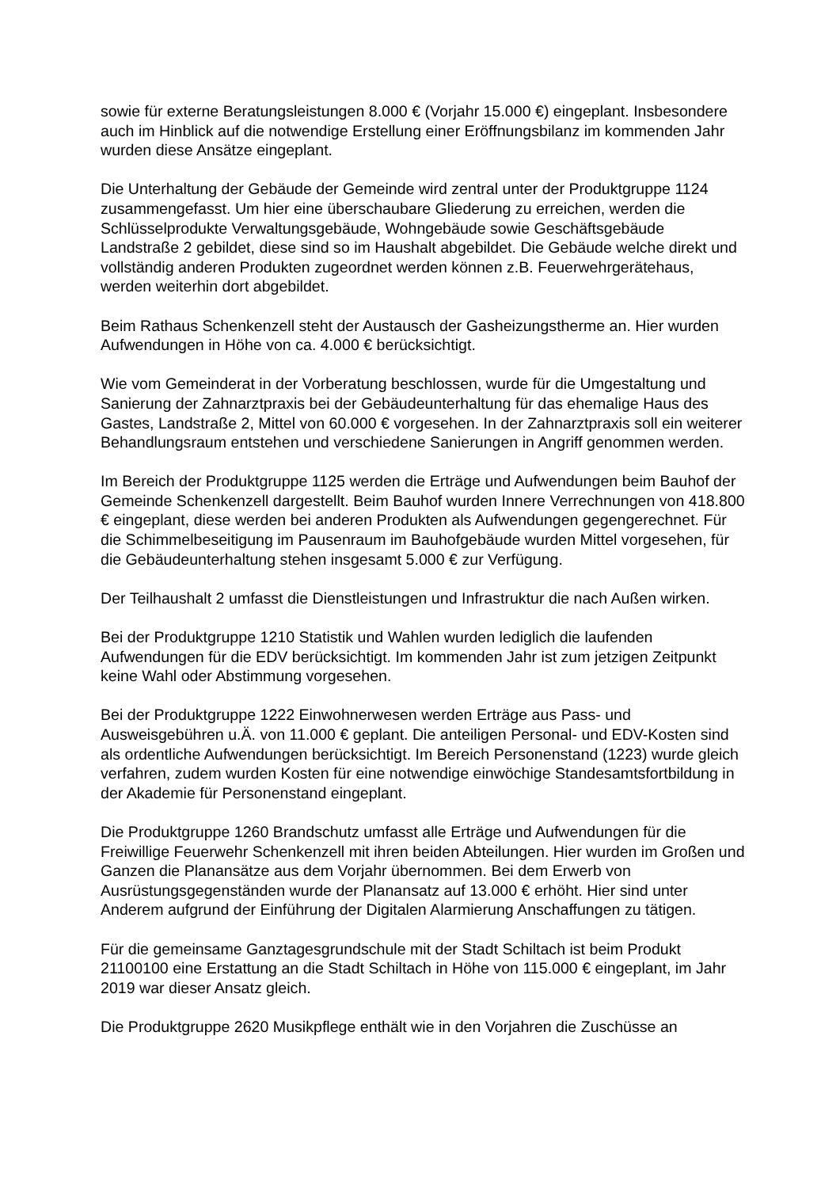sowie für externe Beratungsleistungen 8.000 € (Vorjahr 15.000 €) eingeplant. Insbesondere auch im Hinblick auf die notwendige Erstellung einer Eröffnungsbilanz im kommenden Jahr wurden diese Ansätze eingeplant.
Die Unterhaltung der Gebäude der Gemeinde wird zentral unter der Produktgruppe 1124 zusammengefasst. Um hier eine überschaubare Gliederung zu erreichen, werden die Schlüsselprodukte Verwaltungsgebäude, Wohngebäude sowie Geschäftsgebäude Landstraße 2 gebildet, diese sind so im Haushalt abgebildet. Die Gebäude welche direkt und vollständig anderen Produkten zugeordnet werden können z.B. Feuerwehrgerätehaus, werden weiterhin dort abgebildet.
Beim Rathaus Schenkenzell steht der Austausch der Gasheizungstherme an. Hier wurden Aufwendungen in Höhe von ca. 4.000 € berücksichtigt.
Wie vom Gemeinderat in der Vorberatung beschlossen, wurde für die Umgestaltung und Sanierung der Zahnarztpraxis bei der Gebäudeunterhaltung für das ehemalige Haus des Gastes, Landstraße 2, Mittel von 60.000 € vorgesehen. In der Zahnarztpraxis soll ein weiterer Behandlungsraum entstehen und verschiedene Sanierungen in Angriff genommen werden.
Im Bereich der Produktgruppe 1125 werden die Erträge und Aufwendungen beim Bauhof der Gemeinde Schenkenzell dargestellt. Beim Bauhof wurden Innere Verrechnungen von 418.800 € eingeplant, diese werden bei anderen Produkten als Aufwendungen gegengerechnet. Für die Schimmelbeseitigung im Pausenraum im Bauhofgebäude wurden Mittel vorgesehen, für die Gebäudeunterhaltung stehen insgesamt 5.000 € zur Verfügung.
Der Teilhaushalt 2 umfasst die Dienstleistungen und Infrastruktur die nach Außen wirken.
Bei der Produktgruppe 1210 Statistik und Wahlen wurden lediglich die laufenden Aufwendungen für die EDV berücksichtigt. Im kommenden Jahr ist zum jetzigen Zeitpunkt keine Wahl oder Abstimmung vorgesehen.
Bei der Produktgruppe 1222 Einwohnerwesen werden Erträge aus Pass- und Ausweisgebühren u.Ä. von 11.000 € geplant. Die anteiligen Personal- und EDV-Kosten sind als ordentliche Aufwendungen berücksichtigt. Im Bereich Personenstand (1223) wurde gleich verfahren, zudem wurden Kosten für eine notwendige einwöchige Standesamtsfortbildung in der Akademie für Personenstand eingeplant.
Die Produktgruppe 1260 Brandschutz umfasst alle Erträge und Aufwendungen für die Freiwillige Feuerwehr Schenkenzell mit ihren beiden Abteilungen. Hier wurden im Großen und Ganzen die Planansätze aus dem Vorjahr übernommen. Bei dem Erwerb von Ausrüstungsgegenständen wurde der Planansatz auf 13.000 € erhöht. Hier sind unter Anderem aufgrund der Einführung der Digitalen Alarmierung Anschaffungen zu tätigen.
Für die gemeinsame Ganztagesgrundschule mit der Stadt Schiltach ist beim Produkt 21100100 eine Erstattung an die Stadt Schiltach in Höhe von 115.000 € eingeplant, im Jahr 2019 war dieser Ansatz gleich.
Die Produktgruppe 2620 Musikpflege enthält wie in den Vorjahren die Zuschüsse an